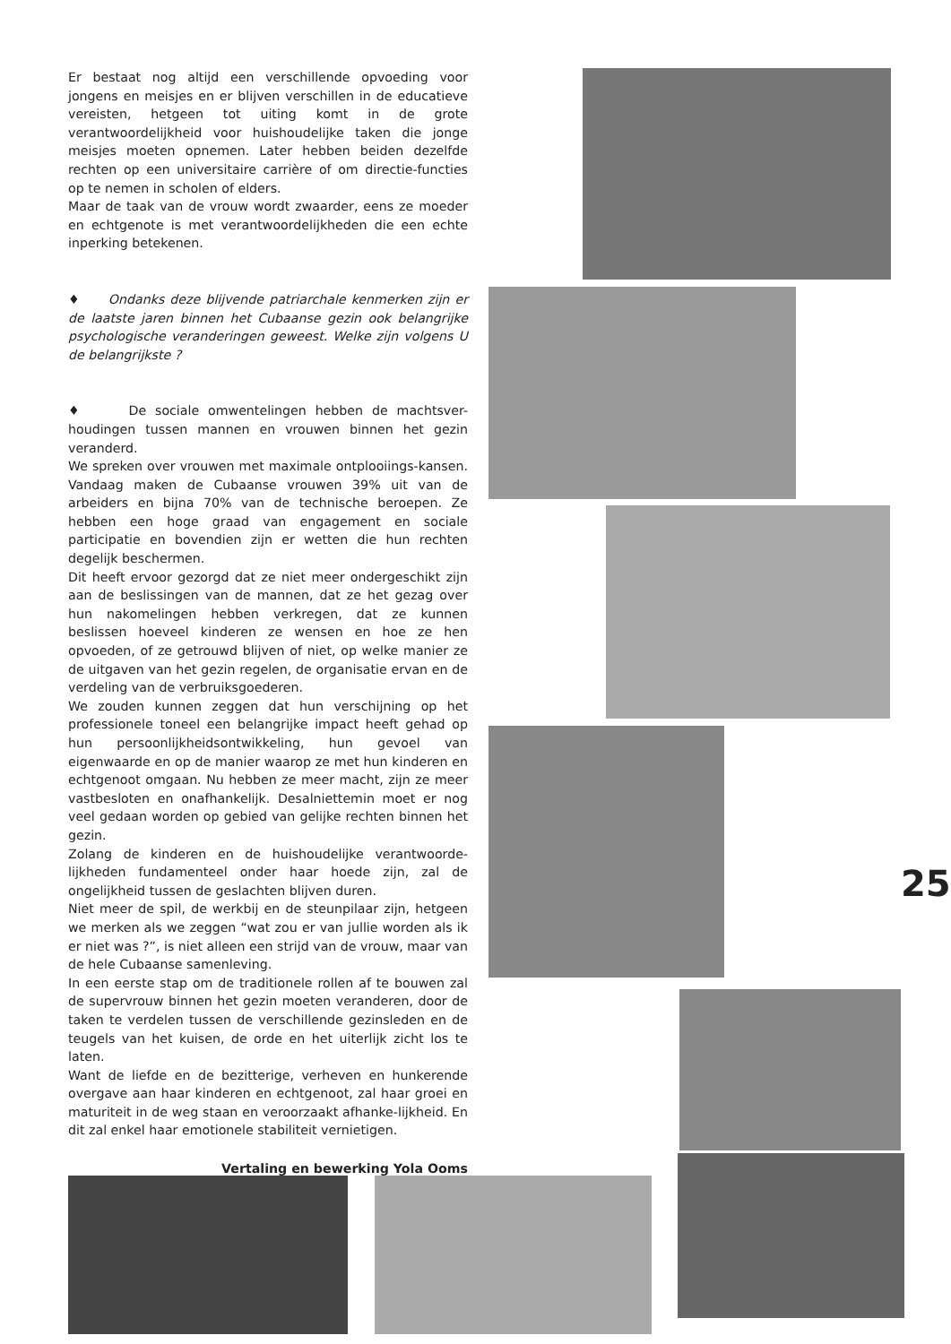Er bestaat nog altijd een verschillende opvoeding voor jongens en meisjes en er blijven verschillen in de educatieve vereisten, hetgeen tot uiting komt in de grote verantwoordelijkheid voor huishoudelijke taken die jonge meisjes moeten opnemen. Later hebben beiden dezelfde rechten op een universitaire carrière of om directie-functies op te nemen in scholen of elders.
Maar de taak van de vrouw wordt zwaarder, eens ze moeder en echtgenote is met verantwoordelijkheden die een echte inperking betekenen.
♦ Ondanks deze blijvende patriarchale kenmerken zijn er de laatste jaren binnen het Cubaanse gezin ook belangrijke psychologische veranderingen geweest. Welke zijn volgens U de belangrijkste ?
♦ De sociale omwentelingen hebben de machtsver-houdingen tussen mannen en vrouwen binnen het gezin veranderd.
We spreken over vrouwen met maximale ontplooiings-kansen. Vandaag maken de Cubaanse vrouwen 39% uit van de arbeiders en bijna 70% van de technische beroepen. Ze hebben een hoge graad van engagement en sociale participatie en bovendien zijn er wetten die hun rechten degelijk beschermen.
Dit heeft ervoor gezorgd dat ze niet meer ondergeschikt zijn aan de beslissingen van de mannen, dat ze het gezag over hun nakomelingen hebben verkregen, dat ze kunnen beslissen hoeveel kinderen ze wensen en hoe ze hen opvoeden, of ze getrouwd blijven of niet, op welke manier ze de uitgaven van het gezin regelen, de organisatie ervan en de verdeling van de verbruiksgoederen.
We zouden kunnen zeggen dat hun verschijning op het professionele toneel een belangrijke impact heeft gehad op hun persoonlijkheidsontwikkeling, hun gevoel van eigenwaarde en op de manier waarop ze met hun kinderen en echtgenoot omgaan. Nu hebben ze meer macht, zijn ze meer vastbesloten en onafhankelijk. Desalniettemin moet er nog veel gedaan worden op gebied van gelijke rechten binnen het gezin.
Zolang de kinderen en de huishoudelijke verantwoorde-lijkheden fundamenteel onder haar hoede zijn, zal de ongelijkheid tussen de geslachten blijven duren.
Niet meer de spil, de werkbij en de steunpilaar zijn, hetgeen we merken als we zeggen “wat zou er van jullie worden als ik er niet was ?”, is niet alleen een strijd van de vrouw, maar van de hele Cubaanse samenleving.
In een eerste stap om de traditionele rollen af te bouwen zal de supervrouw binnen het gezin moeten veranderen, door de taken te verdelen tussen de verschillende gezinsleden en de teugels van het kuisen, de orde en het uiterlijk zicht los te laten.
Want de liefde en de bezitterige, verheven en hunkerende overgave aan haar kinderen en echtgenoot, zal haar groei en maturiteit in de weg staan en veroorzaakt afhanke-lijkheid. En dit zal enkel haar emotionele stabiliteit vernietigen.
Vertaling en bewerking Yola Ooms
25